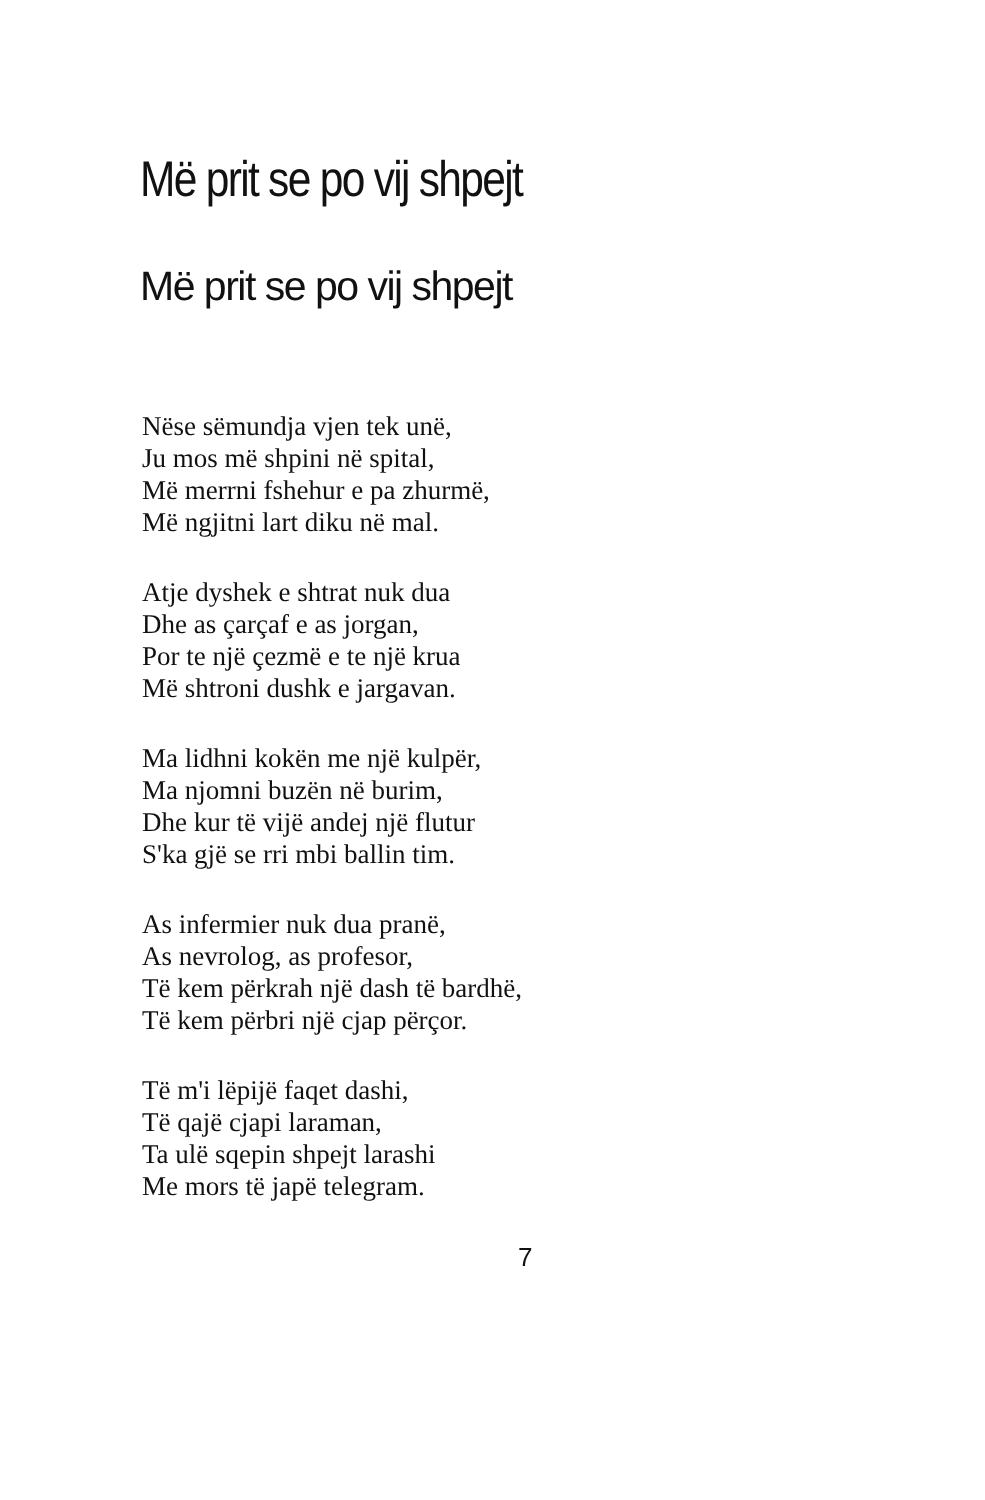Më prit se po vij shpejt
Më prit se po vij shpejt
Nëse sëmundja vjen tek unë,
Ju mos më shpini në spital,
Më merrni fshehur e pa zhurmë,
Më ngjitni lart diku në mal.
Atje dyshek e shtrat nuk dua
Dhe as çarçaf e as jorgan,
Por te një çezmë e te një krua
Më shtroni dushk e jargavan.
Ma lidhni kokën me një kulpër,
Ma njomni buzën në burim,
Dhe kur të vijë andej një flutur
S'ka gjë se rri mbi ballin tim.
As infermier nuk dua pranë,
As nevrolog, as profesor,
Të kem përkrah një dash të bardhë,
Të kem përbri një cjap përçor.
Të m'i lëpijë faqet dashi,
Të qajë cjapi laraman,
Ta ulë sqepin shpejt larashi
Me mors të japë telegram.
7